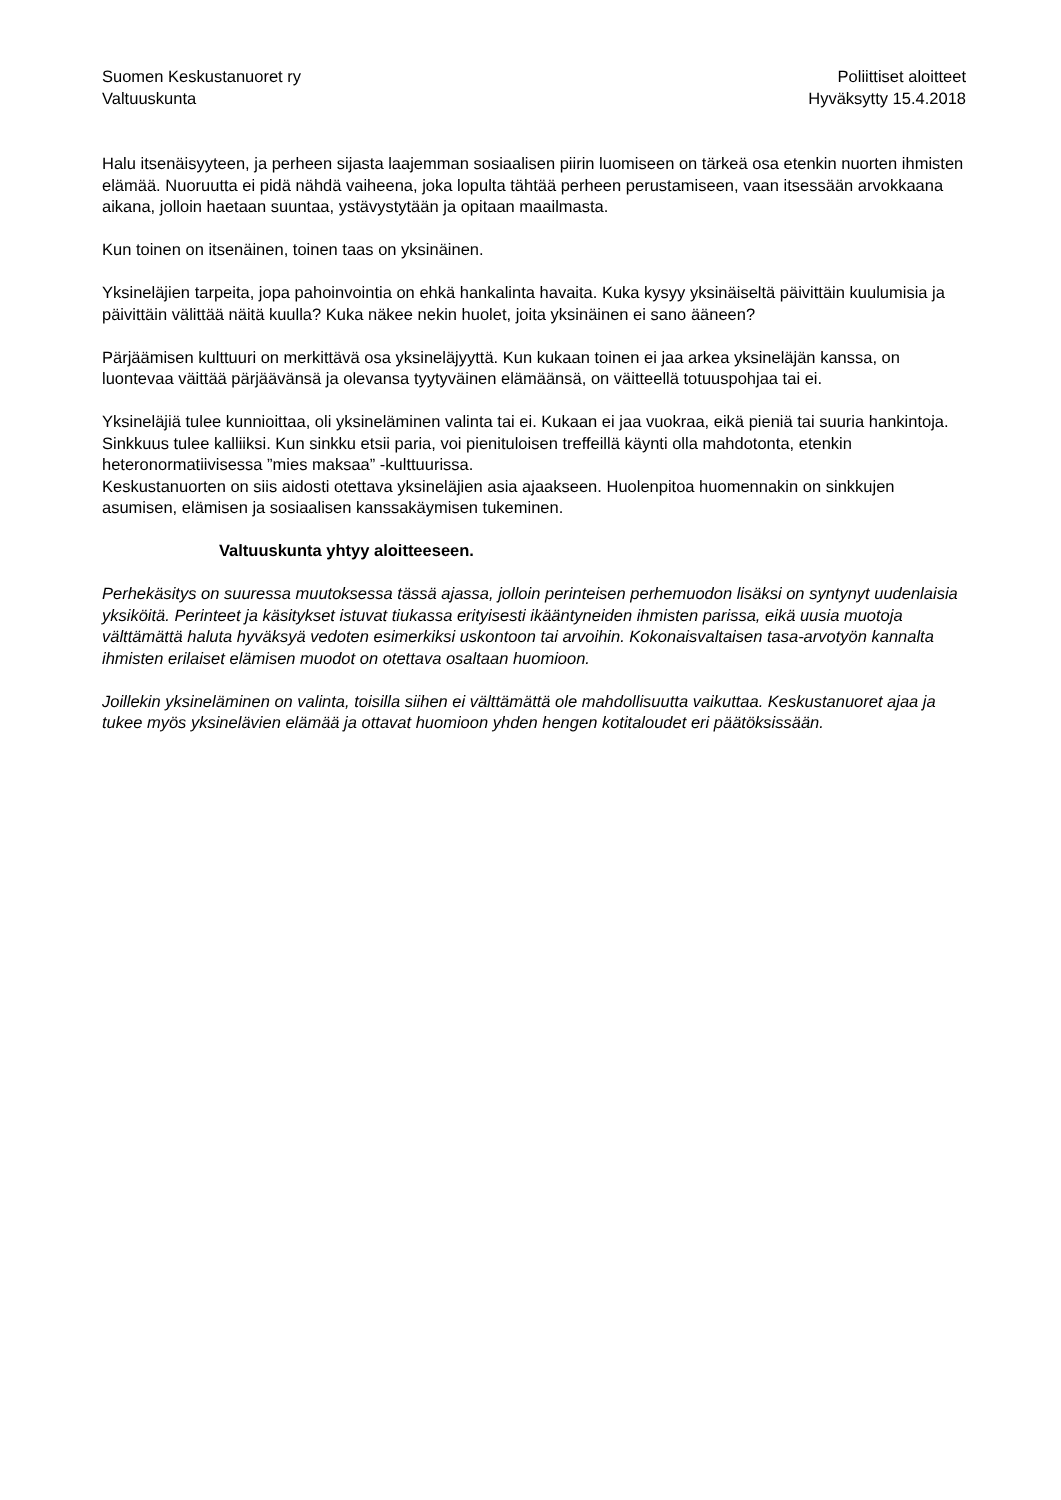Suomen Keskustanuoret ry
Valtuuskunta
Poliittiset aloitteet
Hyväksytty 15.4.2018
Halu itsenäisyyteen, ja perheen sijasta laajemman sosiaalisen piirin luomiseen on tärkeä osa etenkin nuorten ihmisten elämää. Nuoruutta ei pidä nähdä vaiheena, joka lopulta tähtää perheen perustamiseen, vaan itsessään arvokkaana aikana, jolloin haetaan suuntaa, ystävystytään ja opitaan maailmasta.
Kun toinen on itsenäinen, toinen taas on yksinäinen.
Yksineläjien tarpeita, jopa pahoinvointia on ehkä hankalinta havaita. Kuka kysyy yksinäiseltä päivittäin kuulumisia ja päivittäin välittää näitä kuulla? Kuka näkee nekin huolet, joita yksinäinen ei sano ääneen?
Pärjäämisen kulttuuri on merkittävä osa yksineläjyyttä. Kun kukaan toinen ei jaa arkea yksineläjän kanssa, on luontevaa väittää pärjäävänsä ja olevansa tyytyväinen elämäänsä, on väitteellä totuuspohjaa tai ei.
Yksineläjiä tulee kunnioittaa, oli yksineläminen valinta tai ei. Kukaan ei jaa vuokraa, eikä pieniä tai suuria hankintoja. Sinkkuus tulee kalliiksi. Kun sinkku etsii paria, voi pienituloisen treffeillä käynti olla mahdotonta, etenkin heteronormatiivisessa ”mies maksaa” -kulttuurissa.
Keskustanuorten on siis aidosti otettava yksineläjien asia ajaakseen. Huolenpitoa huomennakin on sinkkujen asumisen, elämisen ja sosiaalisen kanssakäymisen tukeminen.
Valtuuskunta yhtyy aloitteeseen.
Perhekäsitys on suuressa muutoksessa tässä ajassa, jolloin perinteisen perhemuodon lisäksi on syntynyt uudenlaisia yksiköitä. Perinteet ja käsitykset istuvat tiukassa erityisesti ikääntyneiden ihmisten parissa, eikä uusia muotoja välttämättä haluta hyväksyä vedoten esimerkiksi uskontoon tai arvoihin. Kokonaisvaltaisen tasa-arvotyön kannalta ihmisten erilaiset elämisen muodot on otettava osaltaan huomioon.
Joillekin yksineläminen on valinta, toisilla siihen ei välttämättä ole mahdollisuutta vaikuttaa. Keskustanuoret ajaa ja tukee myös yksinelävien elämää ja ottavat huomioon yhden hengen kotitaloudet eri päätöksissään.